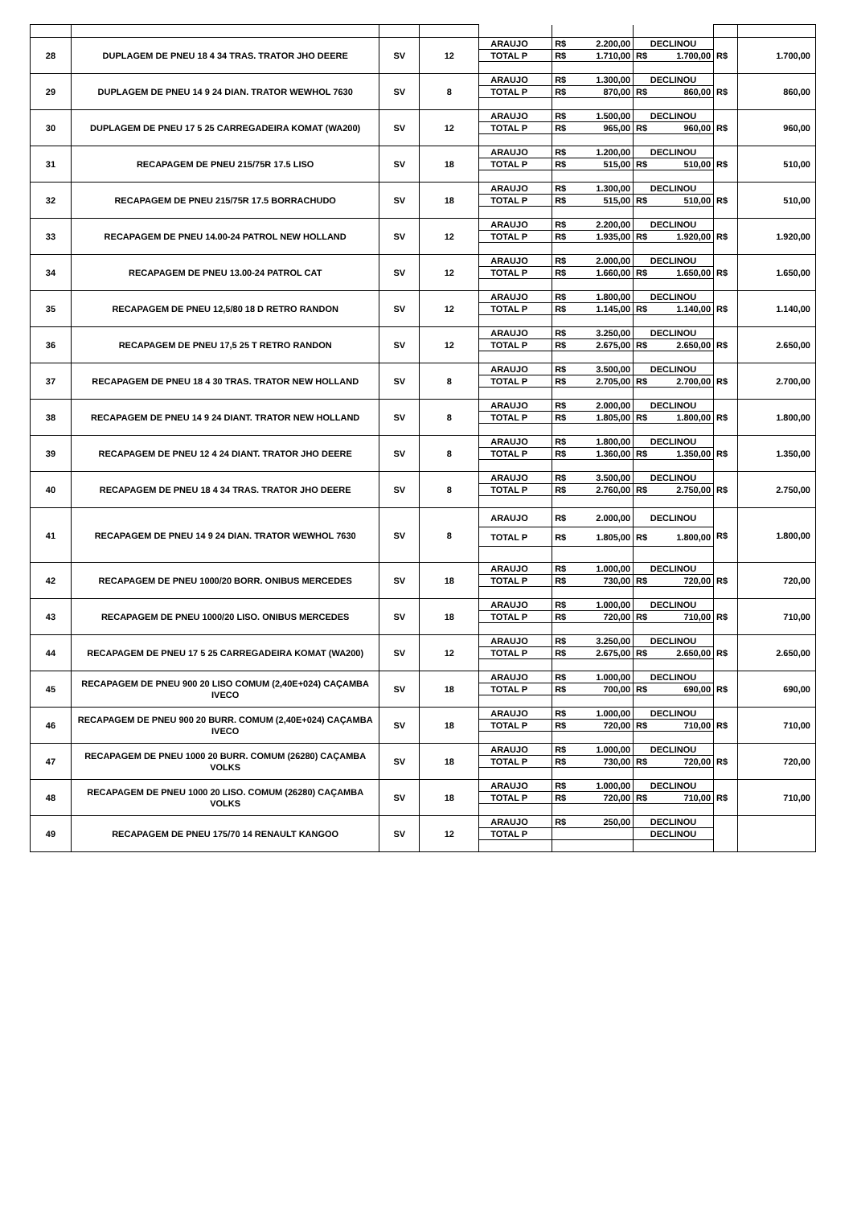| 28 | DUPLAGEM DE PNEU 18 4 34 TRAS. TRATOR JHO DEERE | SV | 12 | ARAUJO | R$ | 2.200,00 | DECLINOU | | R$ | 1.700,00 |
| | | | | TOTAL P | R$ | 1.710,00 | R$ | 1.700,00 | | |
| 29 | DUPLAGEM DE PNEU 14 9 24 DIAN. TRATOR WEWHOL 7630 | SV | 8 | ARAUJO | R$ | 1.300,00 | DECLINOU | | R$ | 860,00 |
| | | | | TOTAL P | R$ | 870,00 | R$ | 860,00 | | |
| 30 | DUPLAGEM DE PNEU 17 5 25 CARREGADEIRA KOMAT (WA200) | SV | 12 | ARAUJO | R$ | 1.500,00 | DECLINOU | | R$ | 960,00 |
| | | | | TOTAL P | R$ | 965,00 | R$ | 960,00 | | |
| 31 | RECAPAGEM DE PNEU 215/75R 17.5 LISO | SV | 18 | ARAUJO | R$ | 1.200,00 | DECLINOU | | R$ | 510,00 |
| | | | | TOTAL P | R$ | 515,00 | R$ | 510,00 | | |
| 32 | RECAPAGEM DE PNEU 215/75R 17.5 BORRACHUDO | SV | 18 | ARAUJO | R$ | 1.300,00 | DECLINOU | | R$ | 510,00 |
| | | | | TOTAL P | R$ | 515,00 | R$ | 510,00 | | |
| 33 | RECAPAGEM DE PNEU 14.00-24 PATROL NEW HOLLAND | SV | 12 | ARAUJO | R$ | 2.200,00 | DECLINOU | | R$ | 1.920,00 |
| | | | | TOTAL P | R$ | 1.935,00 | R$ | 1.920,00 | | |
| 34 | RECAPAGEM DE PNEU 13.00-24 PATROL CAT | SV | 12 | ARAUJO | R$ | 2.000,00 | DECLINOU | | R$ | 1.650,00 |
| | | | | TOTAL P | R$ | 1.660,00 | R$ | 1.650,00 | | |
| 35 | RECAPAGEM DE PNEU 12,5/80 18 D RETRO RANDON | SV | 12 | ARAUJO | R$ | 1.800,00 | DECLINOU | | R$ | 1.140,00 |
| | | | | TOTAL P | R$ | 1.145,00 | R$ | 1.140,00 | | |
| 36 | RECAPAGEM DE PNEU 17,5 25 T RETRO RANDON | SV | 12 | ARAUJO | R$ | 3.250,00 | DECLINOU | | R$ | 2.650,00 |
| | | | | TOTAL P | R$ | 2.675,00 | R$ | 2.650,00 | | |
| 37 | RECAPAGEM DE PNEU 18 4 30 TRAS. TRATOR NEW HOLLAND | SV | 8 | ARAUJO | R$ | 3.500,00 | DECLINOU | | R$ | 2.700,00 |
| | | | | TOTAL P | R$ | 2.705,00 | R$ | 2.700,00 | | |
| 38 | RECAPAGEM DE PNEU 14 9 24 DIANT. TRATOR NEW HOLLAND | SV | 8 | ARAUJO | R$ | 2.000,00 | DECLINOU | | R$ | 1.800,00 |
| | | | | TOTAL P | R$ | 1.805,00 | R$ | 1.800,00 | | |
| 39 | RECAPAGEM DE PNEU 12 4 24 DIANT. TRATOR JHO DEERE | SV | 8 | ARAUJO | R$ | 1.800,00 | DECLINOU | | R$ | 1.350,00 |
| | | | | TOTAL P | R$ | 1.360,00 | R$ | 1.350,00 | | |
| 40 | RECAPAGEM DE PNEU 18 4 34 TRAS. TRATOR JHO DEERE | SV | 8 | ARAUJO | R$ | 3.500,00 | DECLINOU | | R$ | 2.750,00 |
| | | | | TOTAL P | R$ | 2.760,00 | R$ | 2.750,00 | | |
| 41 | RECAPAGEM DE PNEU 14 9 24 DIAN. TRATOR WEWHOL 7630 | SV | 8 | ARAUJO | R$ | 2.000,00 | DECLINOU | | R$ | 1.800,00 |
| | | | | TOTAL P | R$ | 1.805,00 | R$ | 1.800,00 | | |
| 42 | RECAPAGEM DE PNEU 1000/20 BORR. ONIBUS MERCEDES | SV | 18 | ARAUJO | R$ | 1.000,00 | DECLINOU | | R$ | 720,00 |
| | | | | TOTAL P | R$ | 730,00 | R$ | 720,00 | | |
| 43 | RECAPAGEM DE PNEU 1000/20 LISO. ONIBUS MERCEDES | SV | 18 | ARAUJO | R$ | 1.000,00 | DECLINOU | | R$ | 710,00 |
| | | | | TOTAL P | R$ | 720,00 | R$ | 710,00 | | |
| 44 | RECAPAGEM DE PNEU 17 5 25 CARREGADEIRA KOMAT (WA200) | SV | 12 | ARAUJO | R$ | 3.250,00 | DECLINOU | | R$ | 2.650,00 |
| | | | | TOTAL P | R$ | 2.675,00 | R$ | 2.650,00 | | |
| 45 | RECAPAGEM DE PNEU 900 20 LISO COMUM (2,40E+024) CAÇAMBA IVECO | SV | 18 | ARAUJO | R$ | 1.000,00 | DECLINOU | | R$ | 690,00 |
| | | | | TOTAL P | R$ | 700,00 | R$ | 690,00 | | |
| 46 | RECAPAGEM DE PNEU 900 20 BURR. COMUM (2,40E+024) CAÇAMBA IVECO | SV | 18 | ARAUJO | R$ | 1.000,00 | DECLINOU | | R$ | 710,00 |
| | | | | TOTAL P | R$ | 720,00 | R$ | 710,00 | | |
| 47 | RECAPAGEM DE PNEU 1000 20 BURR. COMUM (26280) CAÇAMBA VOLKS | SV | 18 | ARAUJO | R$ | 1.000,00 | DECLINOU | | R$ | 720,00 |
| | | | | TOTAL P | R$ | 730,00 | R$ | 720,00 | | |
| 48 | RECAPAGEM DE PNEU 1000 20 LISO. COMUM (26280) CAÇAMBA VOLKS | SV | 18 | ARAUJO | R$ | 1.000,00 | DECLINOU | | R$ | 710,00 |
| | | | | TOTAL P | R$ | 720,00 | R$ | 710,00 | | |
| 49 | RECAPAGEM DE PNEU 175/70 14 RENAULT KANGOO | SV | 12 | ARAUJO | R$ | 250,00 | DECLINOU | | | |
| | | | | TOTAL P | | | DECLINOU | | | |